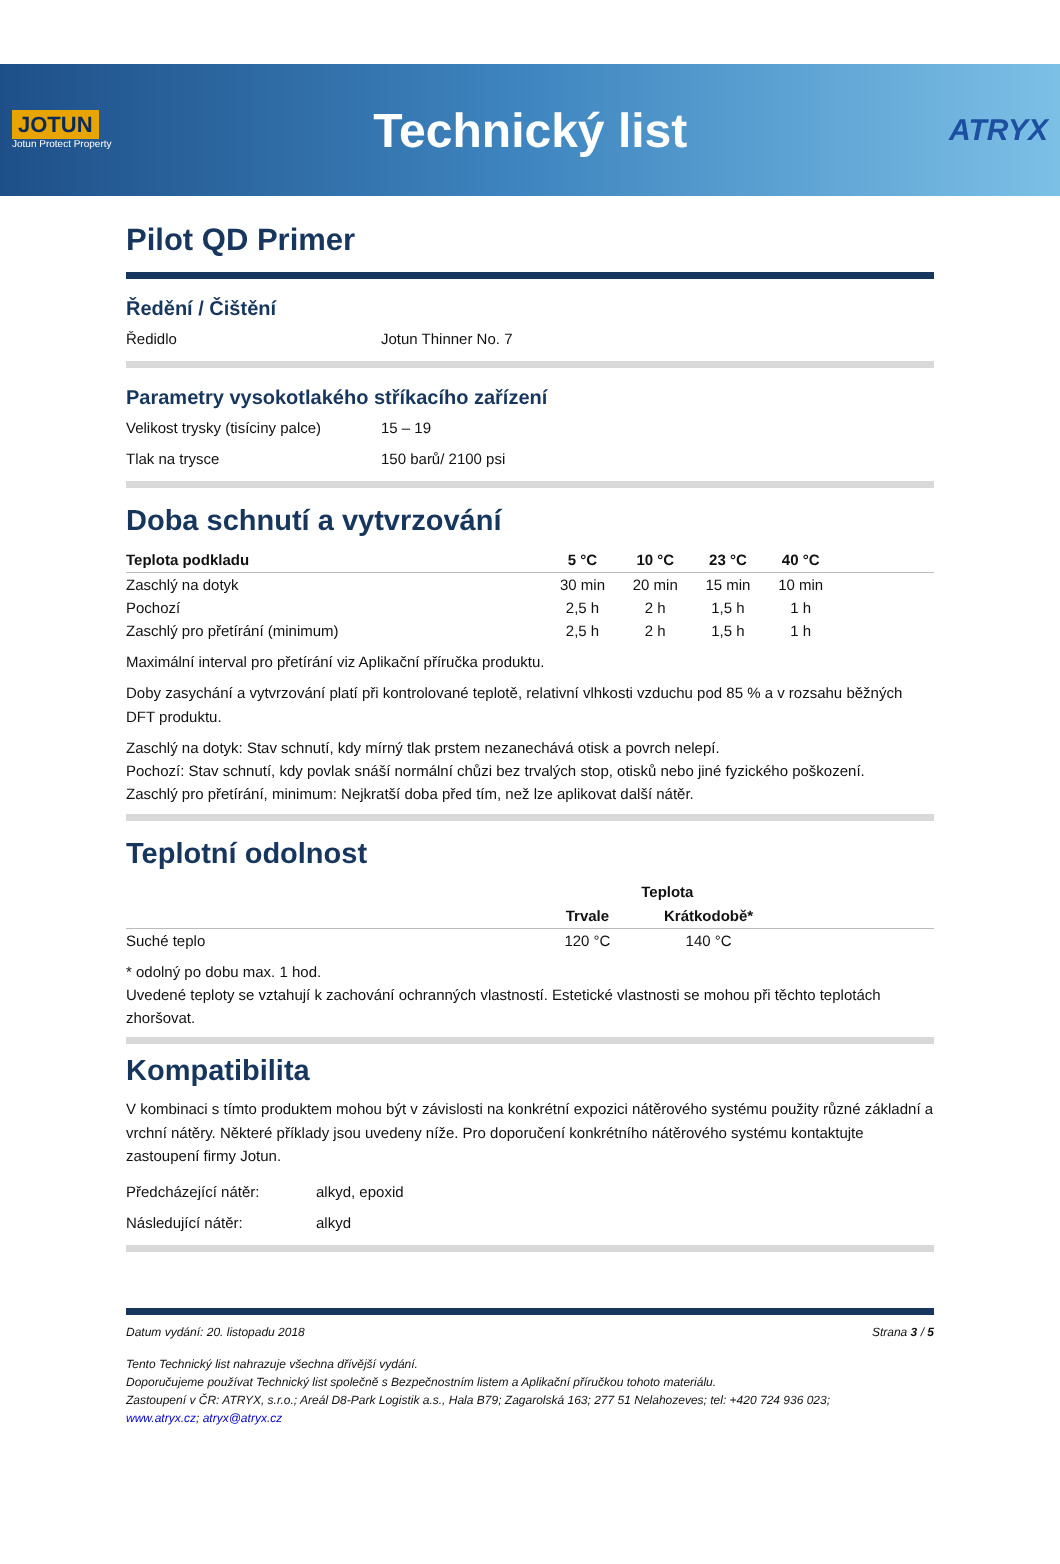JOTUN
Jotun Protect Property
Technický list
ATRYX
Pilot QD Primer
Ředění / Čištění
Ředidlo Jotun Thinner No. 7
Parametry vysokotlakého stříkacího zařízení
Velikost trysky (tisíciny palce) 15 – 19
Tlak na trysce 150 barů/ 2100 psi
Doba schnutí a vytvrzování
| Teplota podkladu | 5 °C | 10 °C | 23 °C | 40 °C | |
| --- | --- | --- | --- | --- | --- |
| Zaschlý na dotyk | 30 min | 20 min | 15 min | 10 min | |
| Pochozí | 2,5 h | 2 h | 1,5 h | 1 h | |
| Zaschlý pro přetírání (minimum) | 2,5 h | 2 h | 1,5 h | 1 h | |
Maximální interval pro přetírání viz Aplikační příručka produktu.
Doby zasychání a vytvrzování platí při kontrolované teplotě, relativní vlhkosti vzduchu pod 85 % a v rozsahu běžných DFT produktu.
Zaschlý na dotyk: Stav schnutí, kdy mírný tlak prstem nezanechává otisk a povrch nelepí.
Pochozí: Stav schnutí, kdy povlak snáší normální chůzi bez trvalých stop, otisků nebo jiné fyzického poškození.
Zaschlý pro přetírání, minimum: Nejkratší doba před tím, než lze aplikovat další nátěr.
Teplotní odolnost
| | Teplota | | |
| | Trvale | Krátkodobě* | |
| Suché teplo | 120 °C | 140 °C | |
* odolný po dobu max. 1 hod.
Uvedené teploty se vztahují k zachování ochranných vlastností. Estetické vlastnosti se mohou při těchto teplotách zhoršovat.
Kompatibilita
V kombinaci s tímto produktem mohou být v závislosti na konkrétní expozici nátěrového systému použity různé základní a vrchní nátěry. Některé příklady jsou uvedeny níže. Pro doporučení konkrétního nátěrového systému kontaktujte zastoupení firmy Jotun.
Předcházející nátěr: alkyd, epoxid
Následující nátěr: alkyd
Datum vydání: 20. listopadu 2018 Strana 3 / 5
Tento Technický list nahrazuje všechna dřívější vydání.
Doporučujeme používat Technický list společně s Bezpečnostním listem a Aplikační příručkou tohoto materiálu.
Zastoupení v ČR: ATRYX, s.r.o.; Areál D8-Park Logistik a.s., Hala B79; Zagarolská 163; 277 51 Nelahozeves; tel: +420 724 936 023;
www.atryx.cz; atryx@atryx.cz